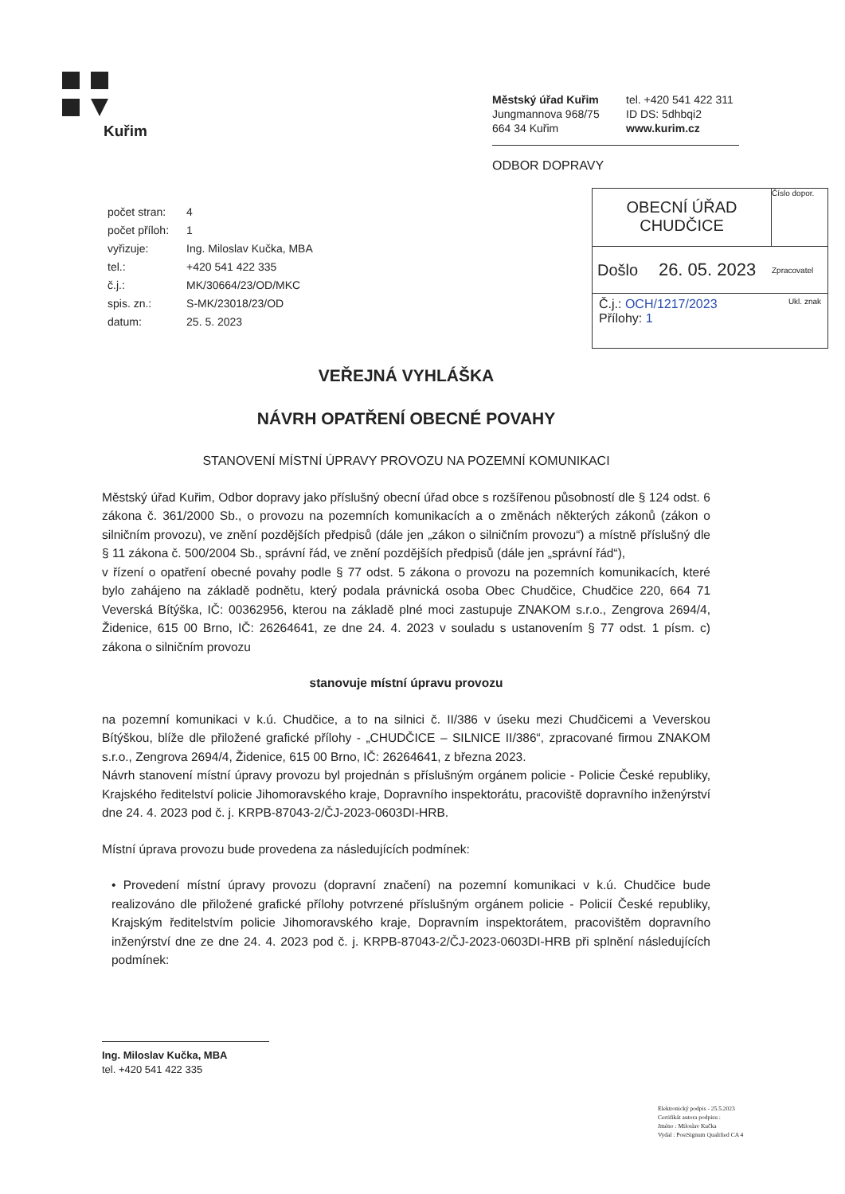Kuřim
Městský úřad Kuřim
Jungmannova 968/75
664 34 Kuřim
tel. +420 541 422 311
ID DS: 5dhbqi2
www.kurim.cz
ODBOR DOPRAVY
| počet stran: | 4 |
| počet příloh: | 1 |
| vyřizuje: | Ing. Miloslav Kučka, MBA |
| tel.: | +420 541 422 335 |
| č.j.: | MK/30664/23/OD/MKC |
| spis. zn.: | S-MK/23018/23/OD |
| datum: | 25. 5. 2023 |
OBECNÍ ÚŘAD
CHUDČICE
Číslo dopor.
Došlo 26. 05. 2023 Zpracovatel
Č.j.: OCH/1217/2023 Ukl. znak
Přílohy: 1
VEŘEJNÁ VYHLÁŠKA
NÁVRH OPATŘENÍ OBECNÉ POVAHY
STANOVENÍ MÍSTNÍ ÚPRAVY PROVOZU NA POZEMNÍ KOMUNIKACI
Městský úřad Kuřim, Odbor dopravy jako příslušný obecní úřad obce s rozšířenou působností dle § 124 odst. 6 zákona č. 361/2000 Sb., o provozu na pozemních komunikacích a o změnách některých zákonů (zákon o silničním provozu), ve znění pozdějších předpisů (dále jen „zákon o silničním provozu“) a místně příslušný dle § 11 zákona č. 500/2004 Sb., správní řád, ve znění pozdějších předpisů (dále jen „správní řád“),
v řízení o opatření obecné povahy podle § 77 odst. 5 zákona o provozu na pozemních komunikacích, které bylo zahájeno na základě podnětu, který podala právnická osoba Obec Chudčice, Chudčice 220, 664 71 Veverská Bítýška, IČ: 00362956, kterou na základě plné moci zastupuje ZNAKOM s.r.o., Zengrova 2694/4, Židenice, 615 00 Brno, IČ: 26264641, ze dne 24. 4. 2023 v souladu s ustanovením § 77 odst. 1 písm. c) zákona o silničním provozu
stanovuje místní úpravu provozu
na pozemní komunikaci v k.ú. Chudčice, a to na silnici č. II/386 v úseku mezi Chudčicemi a Veverskou Bítýškou, blíže dle přiložené grafické přílohy - „CHUDČICE – SILNICE II/386“, zpracované firmou ZNAKOM s.r.o., Zengrova 2694/4, Židenice, 615 00 Brno, IČ: 26264641, z března 2023.
Návrh stanovení místní úpravy provozu byl projednán s příslušným orgánem policie - Policie České republiky, Krajského ředitelství policie Jihomoravského kraje, Dopravního inspektorátu, pracoviště dopravního inženýrství dne 24. 4. 2023 pod č. j. KRPB-87043-2/ČJ-2023-0603DI-HRB.
Místní úprava provozu bude provedena za následujících podmínek:
• Provedení místní úpravy provozu (dopravní značení) na pozemní komunikaci v k.ú. Chudčice bude realizováno dle přiložené grafické přílohy potvrzené příslušným orgánem policie - Policií České republiky, Krajským ředitelstvím policie Jihomoravského kraje, Dopravním inspektorátem, pracovištěm dopravního inženýrství dne ze dne 24. 4. 2023 pod č. j. KRPB-87043-2/ČJ-2023-0603DI-HRB při splnění následujících podmínek:
Ing. Miloslav Kučka, MBA
tel. +420 541 422 335
Elektronický podpis - 25.5.2023
Certifikát autora podpisu :
Jméno : Miloslav Kučka
Vydal : PostSignum Qualified CA 4